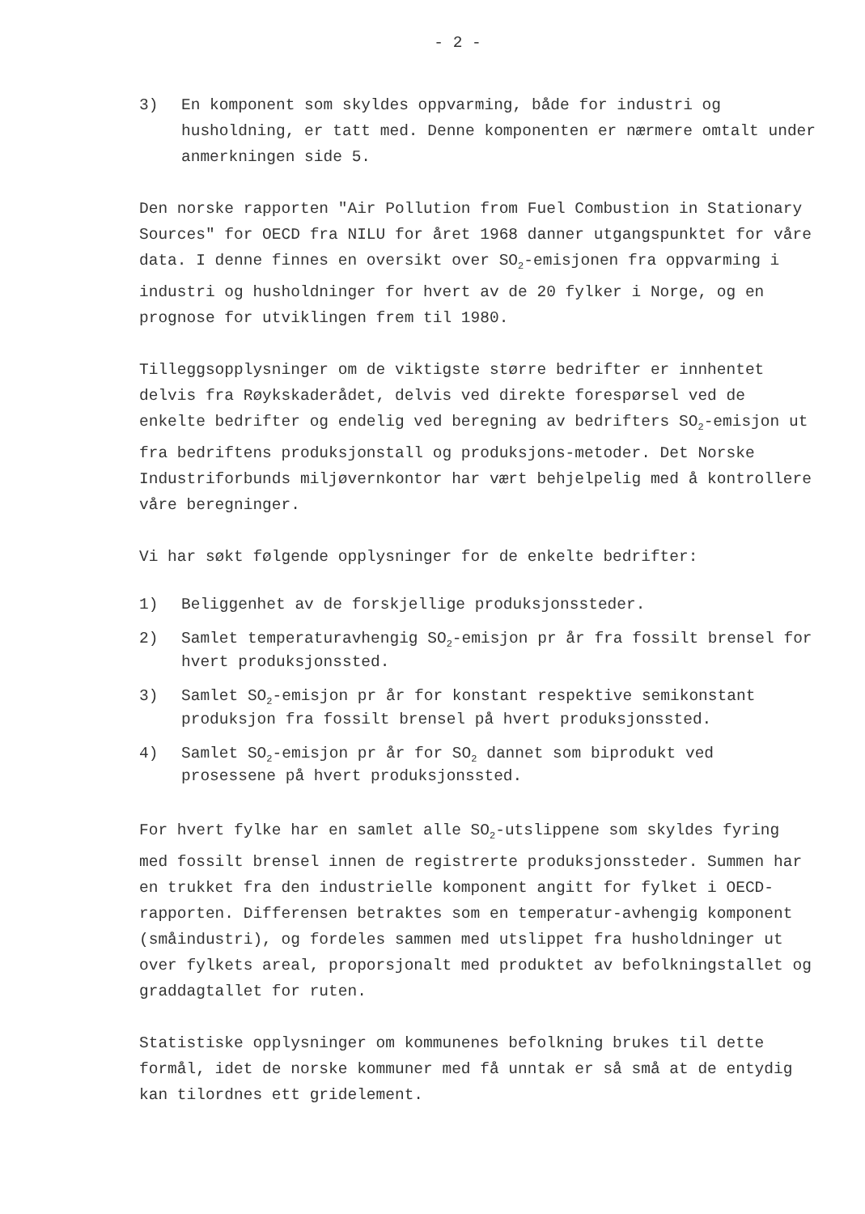- 2 -
3) En komponent som skyldes oppvarming, både for industri og husholdning, er tatt med. Denne komponenten er nærmere omtalt under anmerkningen side 5.
Den norske rapporten "Air Pollution from Fuel Combustion in Stationary Sources" for OECD fra NILU for året 1968 danner utgangspunktet for våre data. I denne finnes en oversikt over SO<sub>2</sub>-emisjonen fra oppvarming i industri og husholdninger for hvert av de 20 fylker i Norge, og en prognose for utviklingen frem til 1980.
Tilleggsopplysninger om de viktigste større bedrifter er innhentet delvis fra Røykskaderådet, delvis ved direkte forespørsel ved de enkelte bedrifter og endelig ved beregning av bedrifters SO<sub>2</sub>-emisjon ut fra bedriftens produksjonstall og produksjons-metoder. Det Norske Industriforbunds miljøvernkontor har vært behjelpelig med å kontrollere våre beregninger.
Vi har søkt følgende opplysninger for de enkelte bedrifter:
1) Beliggenhet av de forskjellige produksjonssteder.
2) Samlet temperaturavhengig SO<sub>2</sub>-emisjon pr år fra fossilt brensel for hvert produksjonssted.
3) Samlet SO<sub>2</sub>-emisjon pr år for konstant respektive semikonstant produksjon fra fossilt brensel på hvert produksjonssted.
4) Samlet SO<sub>2</sub>-emisjon pr år for SO<sub>2</sub> dannet som biprodukt ved prosessene på hvert produksjonssted.
For hvert fylke har en samlet alle SO<sub>2</sub>-utslippene som skyldes fyring med fossilt brensel innen de registrerte produksjonssteder. Summen har en trukket fra den industrielle komponent angitt for fylket i OECD-rapporten. Differensen betraktes som en temperatur-avhengig komponent (småindustri), og fordeles sammen med utslippet fra husholdninger ut over fylkets areal, proporsjonalt med produktet av befolkningstallet og graddagtallet for ruten.
Statistiske opplysninger om kommunenes befolkning brukes til dette formål, idet de norske kommuner med få unntak er så små at de entydig kan tilordnes ett gridelement.